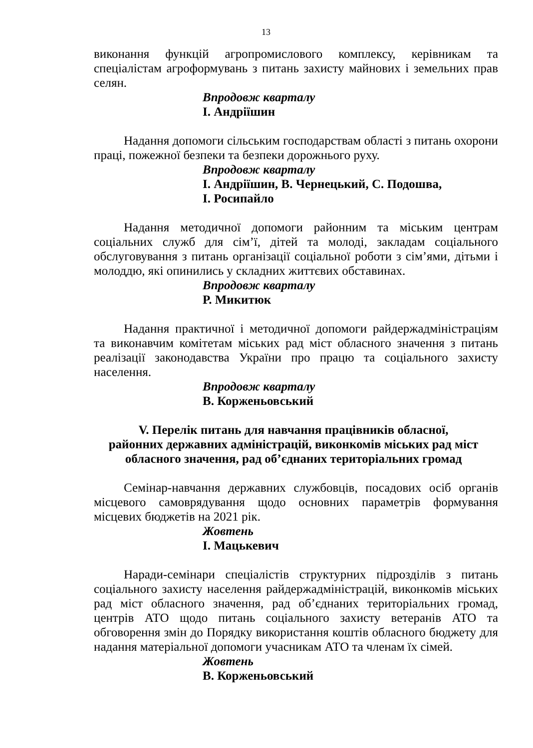13
виконання функцій агропромислового комплексу, керівникам та спеціалістам агроформувань з питань захисту майнових і земельних прав селян.
Впродовж кварталу
І. Андріїшин
Надання допомоги сільським господарствам області з питань охорони праці, пожежної безпеки та безпеки дорожнього руху.
Впродовж кварталу
І. Андріїшин, В. Чернецький, С. Подошва,
І. Росипайло
Надання методичної допомоги районним та міським центрам соціальних служб для сім’ї, дітей та молоді, закладам соціального обслуговування з питань організації соціальної роботи з сім’ями, дітьми і молоддю, які опинились у складних життєвих обставинах.
Впродовж кварталу
Р. Микитюк
Надання практичної і методичної допомоги райдержадміністраціям та виконавчим комітетам міських рад міст обласного значення з питань реалізації законодавства України про працю та соціального захисту населення.
Впродовж кварталу
В. Корженьовський
V. Перелік питань для навчання працівників обласної,
районних державних адміністрацій, виконкомів міських рад міст
обласного значення, рад об’єднаних територіальних громад
Семінар-навчання державних службовців, посадових осіб органів місцевого самоврядування щодо основних параметрів формування місцевих бюджетів на 2021 рік.
Жовтень
І. Мацькевич
Наради-семінари спеціалістів структурних підрозділів з питань соціального захисту населення райдержадміністрацій, виконкомів міських рад міст обласного значення, рад об’єднаних територіальних громад, центрів АТО щодо питань соціального захисту ветеранів АТО та обговорення змін до Порядку використання коштів обласного бюджету для надання матеріальної допомоги учасникам АТО та членам їх сімей.
Жовтень
В. Корженьовський